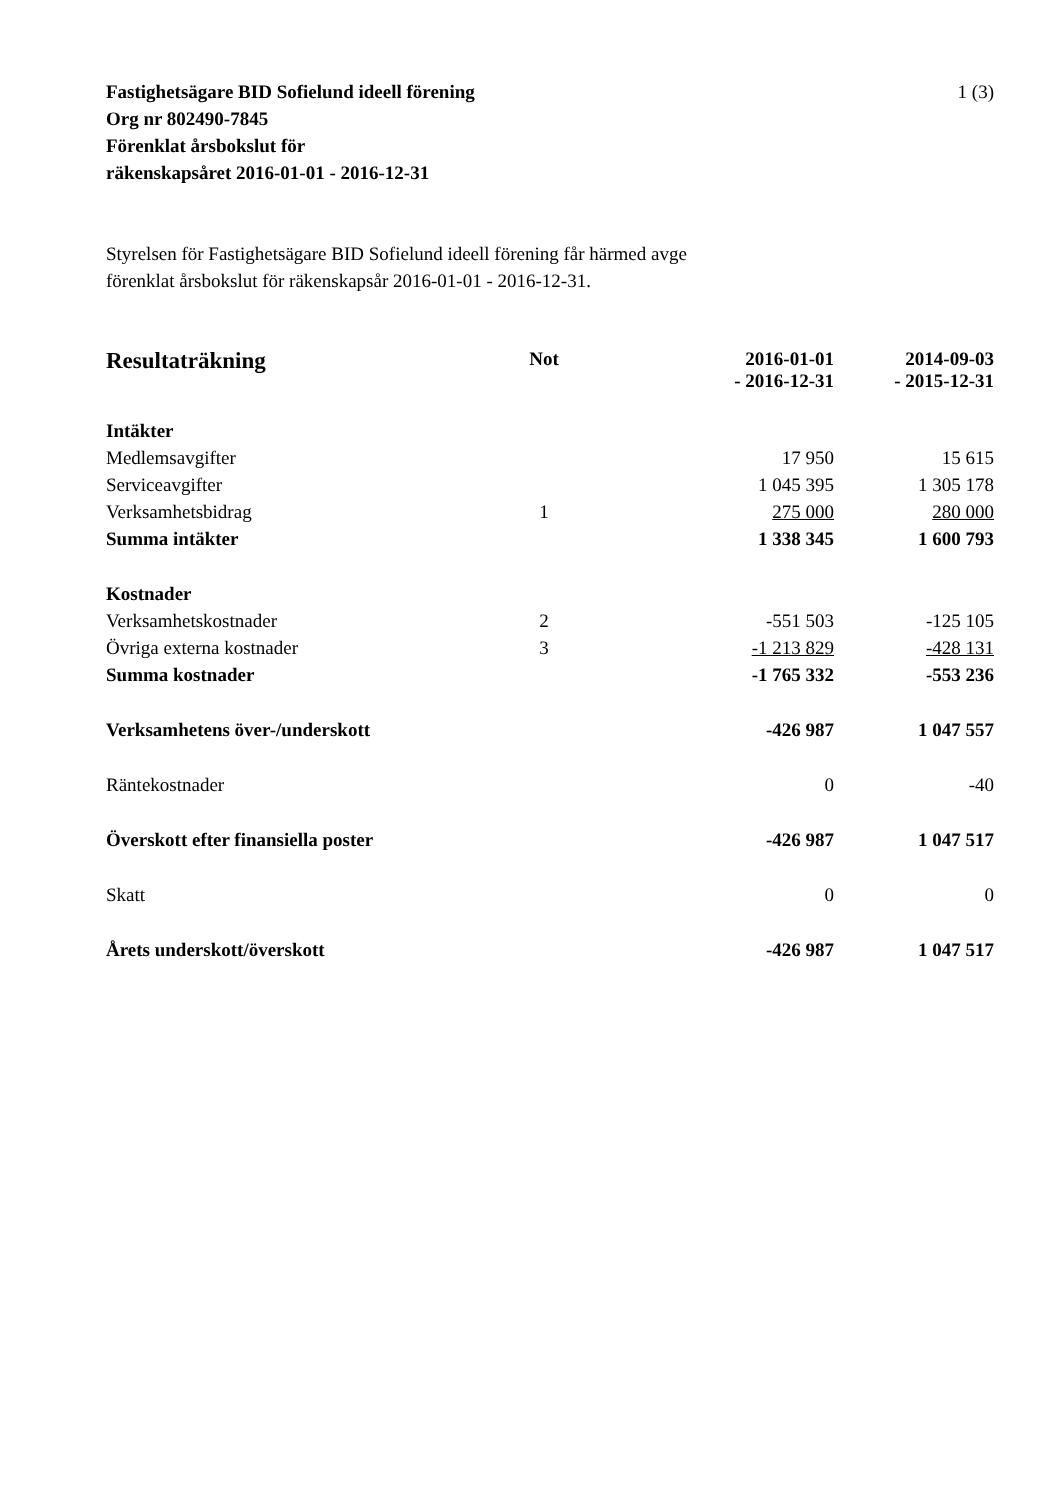1 (3) Fastighetsägare BID Sofielund ideell förening
Org nr 802490-7845
Förenklat årsbokslut för
räkenskapsåret 2016-01-01 - 2016-12-31
Styrelsen för Fastighetsägare BID Sofielund ideell förening får härmed avge
förenklat årsbokslut för räkenskapsår 2016-01-01 - 2016-12-31.
| Resultaträkning | Not | | 2016-01-01 - 2016-12-31 | 2014-09-03 - 2015-12-31 |
| --- | --- | --- | --- | --- |
| Intäkter | | | | |
| Medlemsavgifter | | | 17 950 | 15 615 |
| Serviceavgifter | | | 1 045 395 | 1 305 178 |
| Verksamhetsbidrag | 1 | | 275 000 | 280 000 |
| Summa intäkter | | | 1 338 345 | 1 600 793 |
| Kostnader | | | | |
| Verksamhetskostnader | 2 | | -551 503 | -125 105 |
| Övriga externa kostnader | 3 | | -1 213 829 | -428 131 |
| Summa kostnader | | | -1 765 332 | -553 236 |
| Verksamhetens över-/underskott | | | -426 987 | 1 047 557 |
| Räntekostnader | | | 0 | -40 |
| Överskott efter finansiella poster | | | -426 987 | 1 047 517 |
| Skatt | | | 0 | 0 |
| Årets underskott/överskott | | | -426 987 | 1 047 517 |